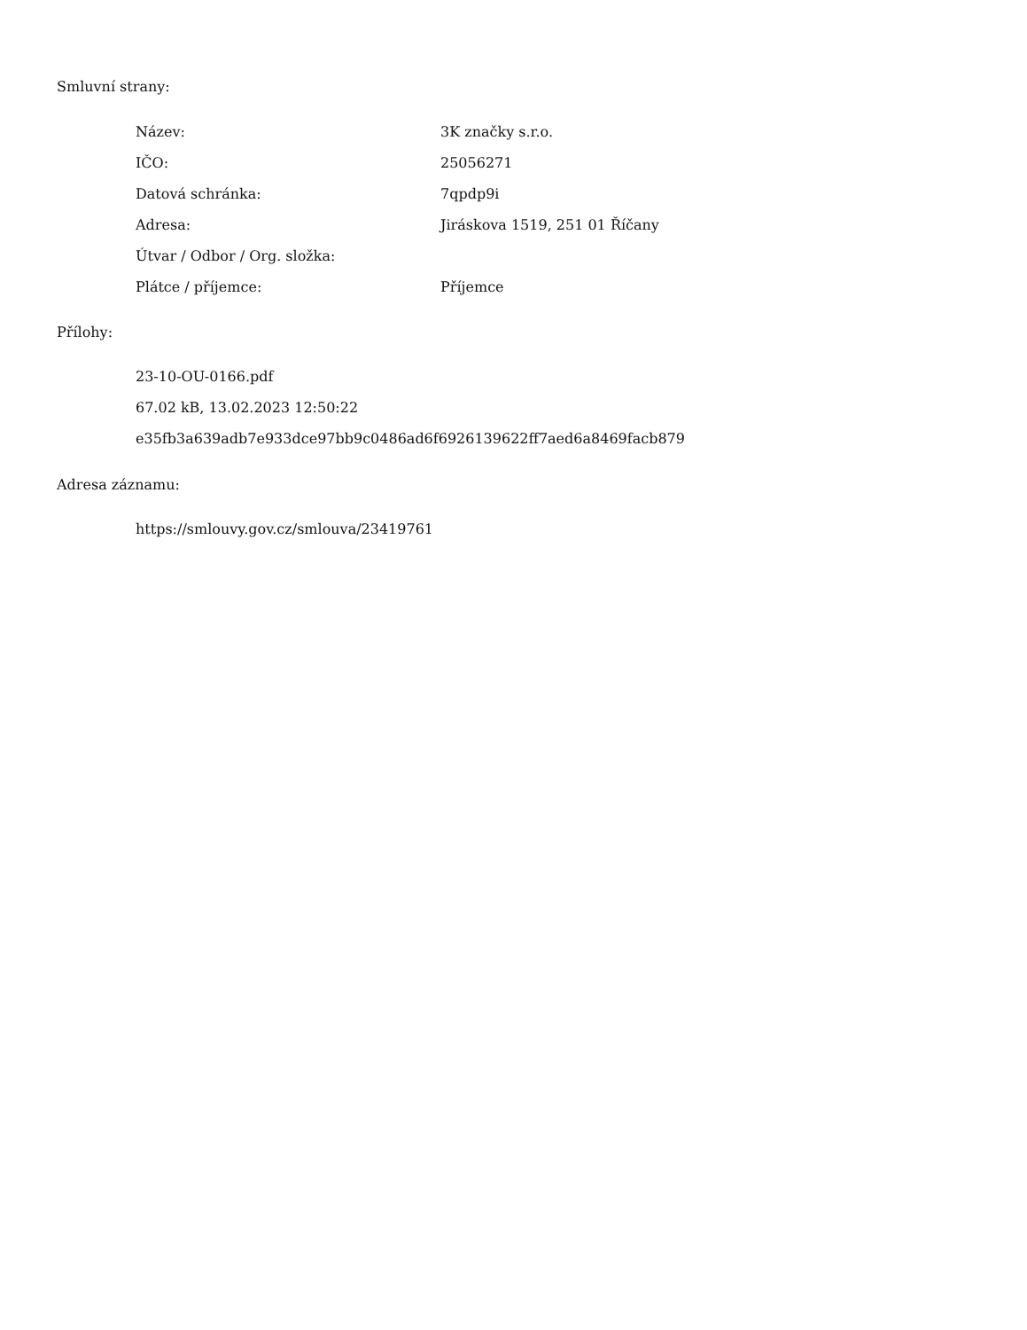Smluvní strany:
Název: 3K značky s.r.o.
IČO: 25056271
Datová schránka: 7qpdp9i
Adresa: Jiráskova 1519, 251 01 Říčany
Útvar / Odbor / Org. složka:
Plátce / příjemce: Příjemce
Přílohy:
23-10-OU-0166.pdf
67.02 kB, 13.02.2023 12:50:22
e35fb3a639adb7e933dce97bb9c0486ad6f6926139622ff7aed6a8469facb879
Adresa záznamu:
https://smlouvy.gov.cz/smlouva/23419761